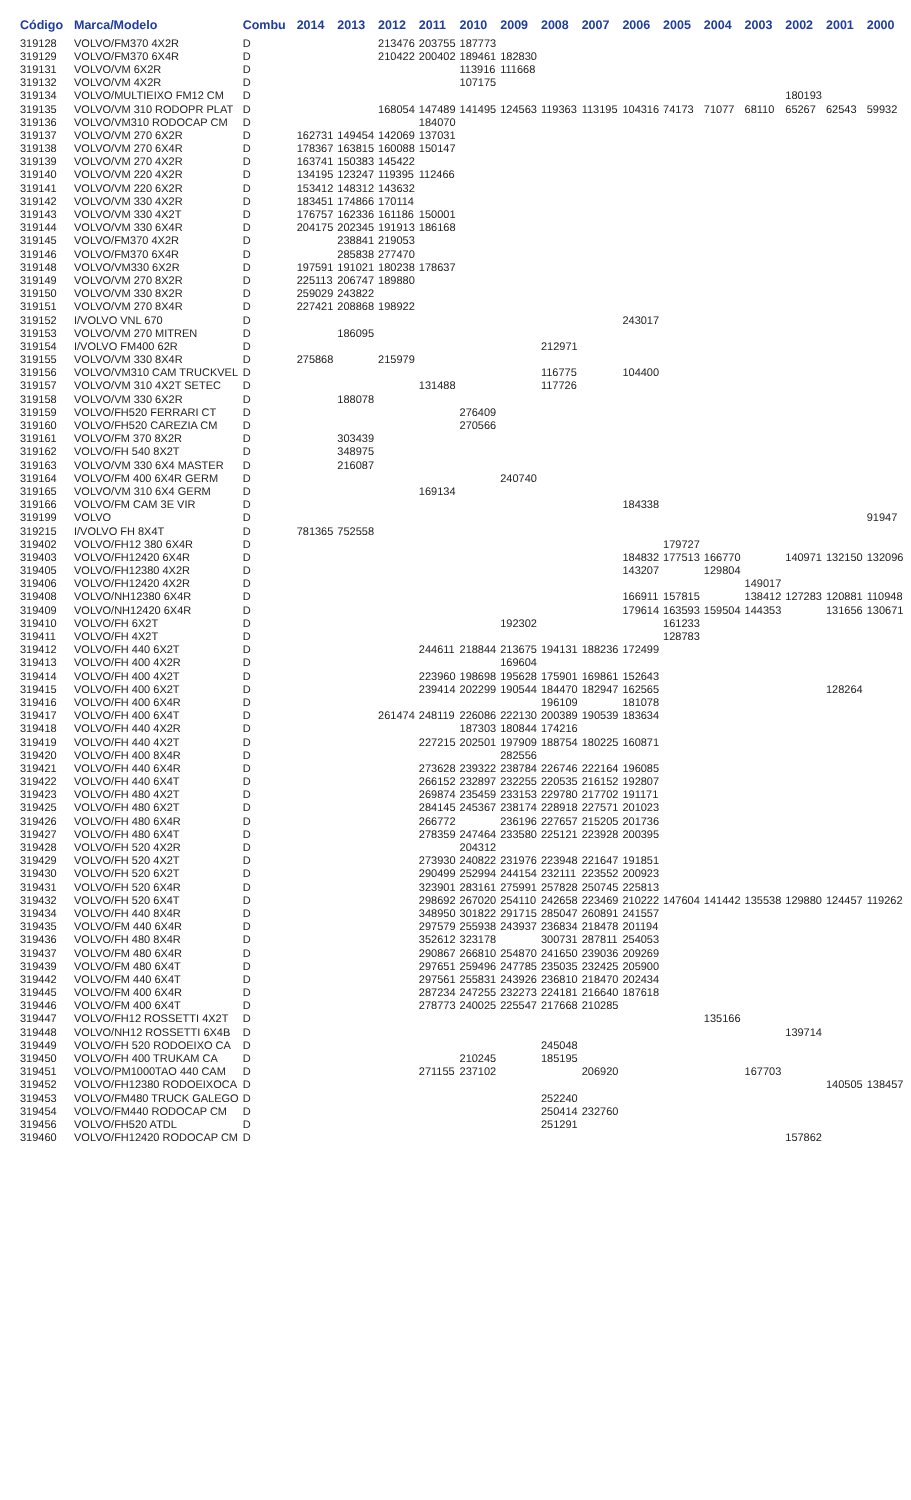| Código | Marca/Modelo | Combu | 2014 | 2013 | 2012 | 2011 | 2010 | 2009 | 2008 | 2007 | 2006 | 2005 | 2004 | 2003 | 2002 | 2001 | 2000 |
| --- | --- | --- | --- | --- | --- | --- | --- | --- | --- | --- | --- | --- | --- | --- | --- | --- | --- |
| 319128 | VOLVO/FM370 4X2R | D | | | 213476 | 203755 | 187773 | | | | | | | | | | |
| 319129 | VOLVO/FM370 6X4R | D | | | 210422 | 200402 | 189461 | 182830 | | | | | | | | | |
| 319131 | VOLVO/VM 6X2R | D | | | | | 113916 | 111668 | | | | | | | | | |
| 319132 | VOLVO/VM 4X2R | D | | | | | 107175 | | | | | | | | | | |
| 319134 | VOLVO/MULTIEIXO FM12 CM | D | | | | | | | | | | | | | 180193 | | |
| 319135 | VOLVO/VM 310 RODOPR PLAT | D | | | 168054 | 147489 | 141495 | 124563 | 119363 | 113195 | 104316 | 74173 | 71077 | 68110 | 65267 | 62543 | 59932 |
| 319136 | VOLVO/VM310 RODOCAP CM | D | | | | 184070 | | | | | | | | | | | |
| 319137 | VOLVO/VM 270 6X2R | D | 162731 | 149454 | 142069 | 137031 | | | | | | | | | | | |
| 319138 | VOLVO/VM 270 6X4R | D | 178367 | 163815 | 160088 | 150147 | | | | | | | | | | | |
| 319139 | VOLVO/VM 270 4X2R | D | 163741 | 150383 | 145422 | | | | | | | | | | | | |
| 319140 | VOLVO/VM 220 4X2R | D | 134195 | 123247 | 119395 | 112466 | | | | | | | | | | | |
| 319141 | VOLVO/VM 220 6X2R | D | 153412 | 148312 | 143632 | | | | | | | | | | | | |
| 319142 | VOLVO/VM 330 4X2R | D | 183451 | 174866 | 170114 | | | | | | | | | | | | |
| 319143 | VOLVO/VM 330 4X2T | D | 176757 | 162336 | 161186 | 150001 | | | | | | | | | | | |
| 319144 | VOLVO/VM 330 6X4R | D | 204175 | 202345 | 191913 | 186168 | | | | | | | | | | | |
| 319145 | VOLVO/FM370 4X2R | D | | 238841 | 219053 | | | | | | | | | | | | |
| 319146 | VOLVO/FM370 6X4R | D | | 285838 | 277470 | | | | | | | | | | | | |
| 319148 | VOLVO/VM330 6X2R | D | 197591 | 191021 | 180238 | 178637 | | | | | | | | | | | |
| 319149 | VOLVO/VM 270 8X2R | D | 225113 | 206747 | 189880 | | | | | | | | | | | | |
| 319150 | VOLVO/VM 330 8X2R | D | 259029 | 243822 | | | | | | | | | | | | | |
| 319151 | VOLVO/VM 270 8X4R | D | 227421 | 208868 | 198922 | | | | | | | | | | | | |
| 319152 | I/VOLVO VNL 670 | D | | | | | | | | | 243017 | | | | | | |
| 319153 | VOLVO/VM 270 MITREN | D | | 186095 | | | | | | | | | | | | | |
| 319154 | I/VOLVO FM400 62R | D | | | | | | | 212971 | | | | | | | | |
| 319155 | VOLVO/VM 330 8X4R | D | 275868 | | 215979 | | | | | | | | | | | | |
| 319156 | VOLVO/VM310 CAM TRUCKVEL | D | | | | | | | 116775 | | 104400 | | | | | | |
| 319157 | VOLVO/VM 310 4X2T SETEC | D | | | | 131488 | | | 117726 | | | | | | | | |
| 319158 | VOLVO/VM 330 6X2R | D | | 188078 | | | | | | | | | | | | | |
| 319159 | VOLVO/FH520 FERRARI CT | D | | | | | 276409 | | | | | | | | | | |
| 319160 | VOLVO/FH520 CAREZIA CM | D | | | | | 270566 | | | | | | | | | | |
| 319161 | VOLVO/FM 370 8X2R | D | | 303439 | | | | | | | | | | | | | |
| 319162 | VOLVO/FH 540 8X2T | D | | 348975 | | | | | | | | | | | | | |
| 319163 | VOLVO/VM 330 6X4 MASTER | D | | 216087 | | | | | | | | | | | | | |
| 319164 | VOLVO/FM 400 6X4R GERM | D | | | | | | 240740 | | | | | | | | | |
| 319165 | VOLVO/VM 310 6X4 GERM | D | | | | 169134 | | | | | | | | | | | |
| 319166 | VOLVO/FM CAM 3E VIR | D | | | | | | | | | 184338 | | | | | | |
| 319199 | VOLVO | D | | | | | | | | | | | | | | | 91947 |
| 319215 | I/VOLVO FH 8X4T | D | 781365 | 752558 | | | | | | | | | | | | | |
| 319402 | VOLVO/FH12 380 6X4R | D | | | | | | | | | | 179727 | | | | | |
| 319403 | VOLVO/FH12420 6X4R | D | | | | | | | | | 184832 | 177513 | 166770 | | 140971 | 132150 | 132096 |
| 319405 | VOLVO/FH12380 4X2R | D | | | | | | | | | 143207 | | 129804 | | | | |
| 319406 | VOLVO/FH12420 4X2R | D | | | | | | | | | | | | 149017 | | | |
| 319408 | VOLVO/NH12380 6X4R | D | | | | | | | | | 166911 | 157815 | | 138412 | 127283 | 120881 | 110948 |
| 319409 | VOLVO/NH12420 6X4R | D | | | | | | | | | 179614 | 163593 | 159504 | 144353 | | 131656 | 130671 |
| 319410 | VOLVO/FH 6X2T | D | | | | | | 192302 | | | | 161233 | | | | | |
| 319411 | VOLVO/FH 4X2T | D | | | | | | | | | | 128783 | | | | | |
| 319412 | VOLVO/FH 440 6X2T | D | | | | 244611 | 218844 | 213675 | 194131 | 188236 | 172499 | | | | | | |
| 319413 | VOLVO/FH 400 4X2R | D | | | | | | 169604 | | | | | | | | | |
| 319414 | VOLVO/FH 400 4X2T | D | | | | 223960 | 198698 | 195628 | 175901 | 169861 | 152643 | | | | | | |
| 319415 | VOLVO/FH 400 6X2T | D | | | | 239414 | 202299 | 190544 | 184470 | 182947 | 162565 | | | | | 128264 | |
| 319416 | VOLVO/FH 400 6X4R | D | | | | | | | 196109 | | 181078 | | | | | | |
| 319417 | VOLVO/FH 400 6X4T | D | | | 261474 | 248119 | 226086 | 222130 | 200389 | 190539 | 183634 | | | | | | |
| 319418 | VOLVO/FH 440 4X2R | D | | | | | 187303 | 180844 | 174216 | | | | | | | | |
| 319419 | VOLVO/FH 440 4X2T | D | | | | 227215 | 202501 | 197909 | 188754 | 180225 | 160871 | | | | | | |
| 319420 | VOLVO/FH 400 8X4R | D | | | | | | 282556 | | | | | | | | | |
| 319421 | VOLVO/FH 440 6X4R | D | | | | 273628 | 239322 | 238784 | 226746 | 222164 | 196085 | | | | | | |
| 319422 | VOLVO/FH 440 6X4T | D | | | | 266152 | 232897 | 232255 | 220535 | 216152 | 192807 | | | | | | |
| 319423 | VOLVO/FH 480 4X2T | D | | | | 269874 | 235459 | 233153 | 229780 | 217702 | 191171 | | | | | | |
| 319425 | VOLVO/FH 480 6X2T | D | | | | 284145 | 245367 | 238174 | 228918 | 227571 | 201023 | | | | | | |
| 319426 | VOLVO/FH 480 6X4R | D | | | | 266772 | | 236196 | 227657 | 215205 | 201736 | | | | | | |
| 319427 | VOLVO/FH 480 6X4T | D | | | | 278359 | 247464 | 233580 | 225121 | 223928 | 200395 | | | | | | |
| 319428 | VOLVO/FH 520 4X2R | D | | | | | 204312 | | | | | | | | | | |
| 319429 | VOLVO/FH 520 4X2T | D | | | | 273930 | 240822 | 231976 | 223948 | 221647 | 191851 | | | | | | |
| 319430 | VOLVO/FH 520 6X2T | D | | | | 290499 | 252994 | 244154 | 232111 | 223552 | 200923 | | | | | | |
| 319431 | VOLVO/FH 520 6X4R | D | | | | 323901 | 283161 | 275991 | 257828 | 250745 | 225813 | | | | | | |
| 319432 | VOLVO/FH 520 6X4T | D | | | | 298692 | 267020 | 254110 | 242658 | 223469 | 210222 | 147604 | 141442 | 135538 | 129880 | 124457 | 119262 |
| 319434 | VOLVO/FH 440 8X4R | D | | | | 348950 | 301822 | 291715 | 285047 | 260891 | 241557 | | | | | | |
| 319435 | VOLVO/FM 440 6X4R | D | | | | 297579 | 255938 | 243937 | 236834 | 218478 | 201194 | | | | | | |
| 319436 | VOLVO/FH 480 8X4R | D | | | | 352612 | 323178 | | 300731 | 287811 | 254053 | | | | | | |
| 319437 | VOLVO/FM 480 6X4R | D | | | | 290867 | 266810 | 254870 | 241650 | 239036 | 209269 | | | | | | |
| 319439 | VOLVO/FM 480 6X4T | D | | | | 297651 | 259496 | 247785 | 235035 | 232425 | 205900 | | | | | | |
| 319442 | VOLVO/FM 440 6X4T | D | | | | 297561 | 255831 | 243926 | 236810 | 218470 | 202434 | | | | | | |
| 319445 | VOLVO/FM 400 6X4R | D | | | | 287234 | 247255 | 232273 | 224181 | 216640 | 187618 | | | | | | |
| 319446 | VOLVO/FM 400 6X4T | D | | | | 278773 | 240025 | 225547 | 217668 | 210285 | | | | | | | |
| 319447 | VOLVO/FH12 ROSSETTI 4X2T | D | | | | | | | | | | | 135166 | | | | |
| 319448 | VOLVO/NH12 ROSSETTI 6X4B | D | | | | | | | | | | | | | 139714 | | |
| 319449 | VOLVO/FH 520 RODOEIXO CA | D | | | | | | | 245048 | | | | | | | | |
| 319450 | VOLVO/FH 400 TRUKAM CA | D | | | | | 210245 | | 185195 | | | | | | | | |
| 319451 | VOLVO/PM1000TAO 440 CAM | D | | | | 271155 | 237102 | | | 206920 | | | | 167703 | | | |
| 319452 | VOLVO/FH12380 RODOEIXOCA | D | | | | | | | | | | | | | | 140505 | 138457 |
| 319453 | VOLVO/FM480 TRUCK GALEGO | D | | | | | | | 252240 | | | | | | | | |
| 319454 | VOLVO/FM440 RODOCAP CM | D | | | | | | | 250414 | 232760 | | | | | | | |
| 319456 | VOLVO/FH520 ATDL | D | | | | | | | 251291 | | | | | | | | |
| 319460 | VOLVO/FH12420 RODOCAP CM | D | | | | | | | | | | | | | 157862 | | |